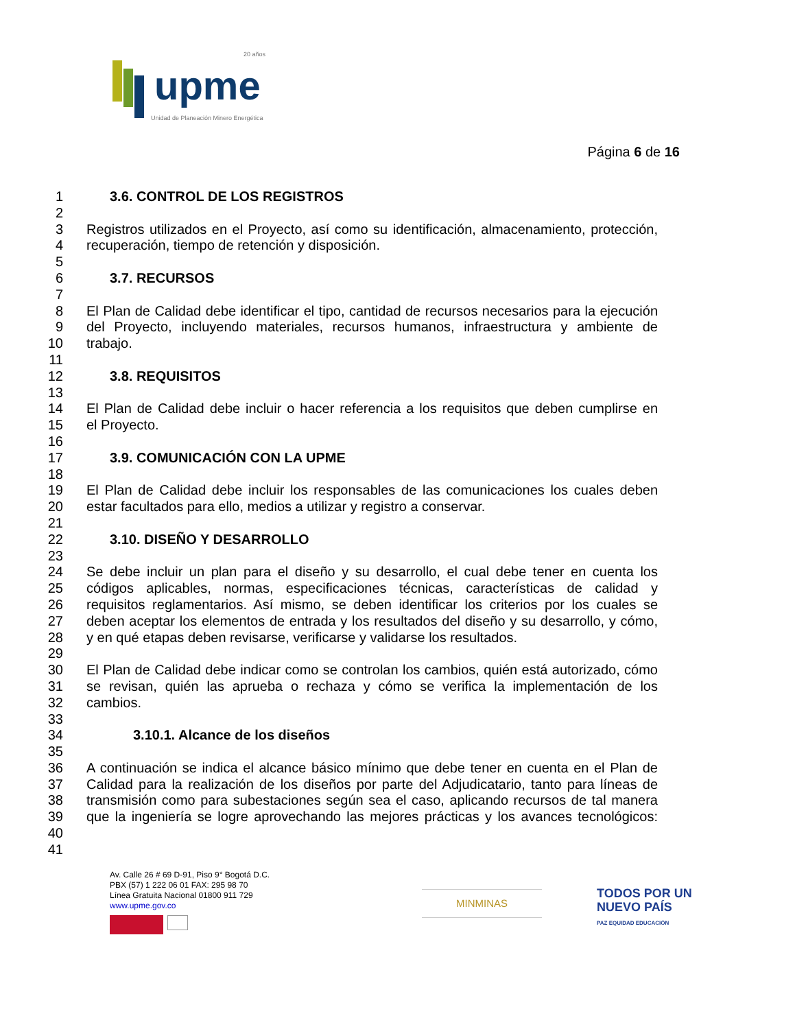upme
20 años
Unidad de Planeación Minero Energética
Página 6 de 16
1 3.6. CONTROL DE LOS REGISTROS
2
3 Registros utilizados en el Proyecto, así como su identificación, almacenamiento, protección,
4 recuperación, tiempo de retención y disposición.
5
6 3.7. RECURSOS
7
8 El Plan de Calidad debe identificar el tipo, cantidad de recursos necesarios para la ejecución
9 del Proyecto, incluyendo materiales, recursos humanos, infraestructura y ambiente de
10 trabajo.
11
12 3.8. REQUISITOS
13
14 El Plan de Calidad debe incluir o hacer referencia a los requisitos que deben cumplirse en
15 el Proyecto.
16
17 3.9. COMUNICACIÓN CON LA UPME
18
19 El Plan de Calidad debe incluir los responsables de las comunicaciones los cuales deben
20 estar facultados para ello, medios a utilizar y registro a conservar.
21
22 3.10. DISEÑO Y DESARROLLO
23
24 Se debe incluir un plan para el diseño y su desarrollo, el cual debe tener en cuenta los
25 códigos aplicables, normas, especificaciones técnicas, características de calidad y
26 requisitos reglamentarios. Así mismo, se deben identificar los criterios por los cuales se
27 deben aceptar los elementos de entrada y los resultados del diseño y su desarrollo, y cómo,
28 y en qué etapas deben revisarse, verificarse y validarse los resultados.
29
30 El Plan de Calidad debe indicar como se controlan los cambios, quién está autorizado, cómo
31 se revisan, quién las aprueba o rechaza y cómo se verifica la implementación de los
32 cambios.
33
34 3.10.1. Alcance de los diseños
35
36 A continuación se indica el alcance básico mínimo que debe tener en cuenta en el Plan de
37 Calidad para la realización de los diseños por parte del Adjudicatario, tanto para líneas de
38 transmisión como para subestaciones según sea el caso, aplicando recursos de tal manera
39 que la ingeniería se logre aprovechando las mejores prácticas y los avances tecnológicos:
40
41
Av. Calle 26 # 69 D-91, Piso 9° Bogotá D.C.
PBX (57) 1 222 06 01 FAX: 295 98 70
Línea Gratuita Nacional 01800 911 729
www.upme.gov.co
MINMINAS
TODOS POR UN
NUEVO PAÍS
PAZ EQUIDAD EDUCACIÓN